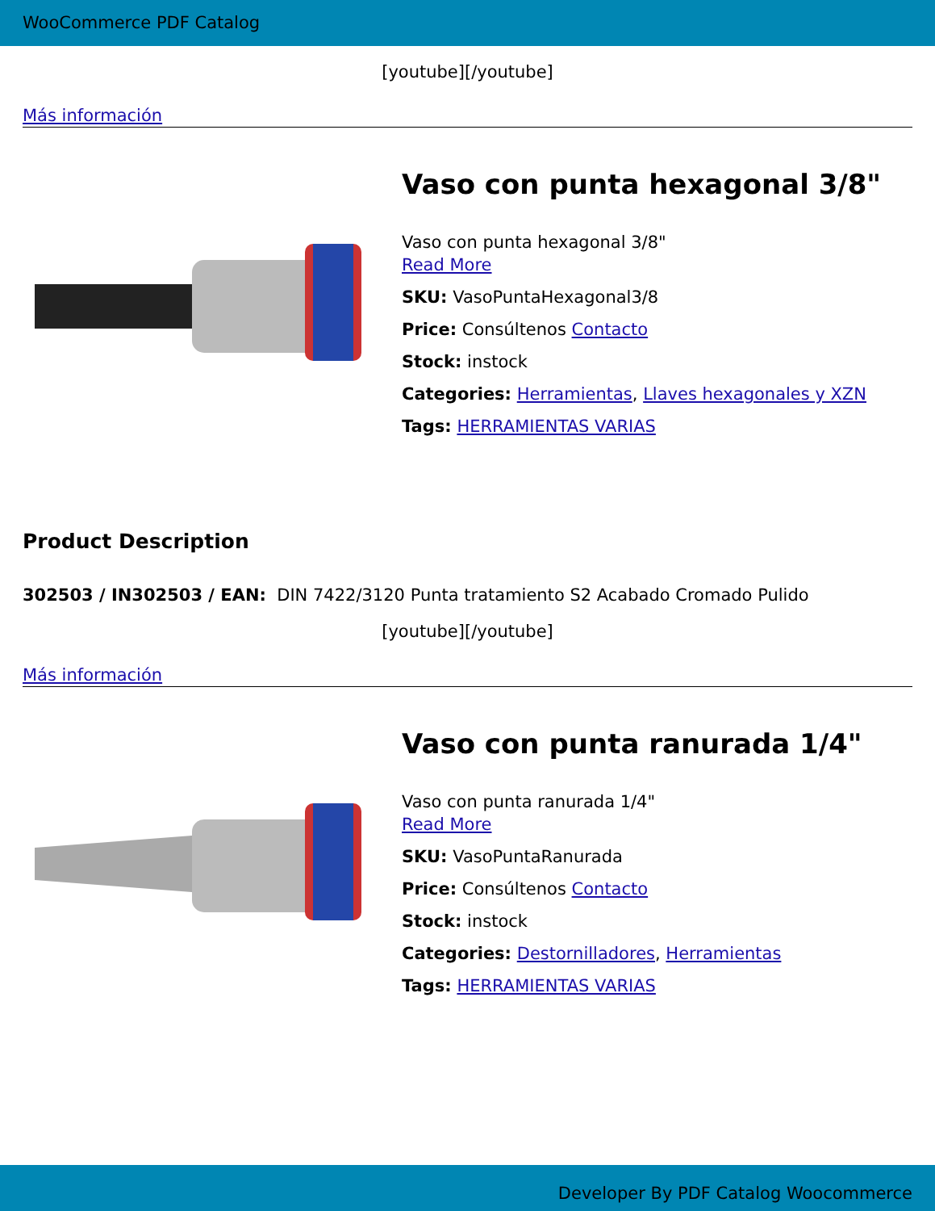WooCommerce PDF Catalog
[youtube][/youtube]
Más información
Vaso con punta hexagonal 3/8"
Vaso con punta hexagonal 3/8"
Read More
SKU: VasoPuntaHexagonal3/8
Price: Consúltenos Contacto
Stock: instock
Categories: Herramientas, Llaves hexagonales y XZN
Tags: HERRAMIENTAS VARIAS
Product Description
302503 / IN302503 / EAN: DIN 7422/3120 Punta tratamiento S2 Acabado Cromado Pulido
[youtube][/youtube]
Más información
Vaso con punta ranurada 1/4"
Vaso con punta ranurada 1/4"
Read More
SKU: VasoPuntaRanurada
Price: Consúltenos Contacto
Stock: instock
Categories: Destornilladores, Herramientas
Tags: HERRAMIENTAS VARIAS
Developer By PDF Catalog Woocommerce